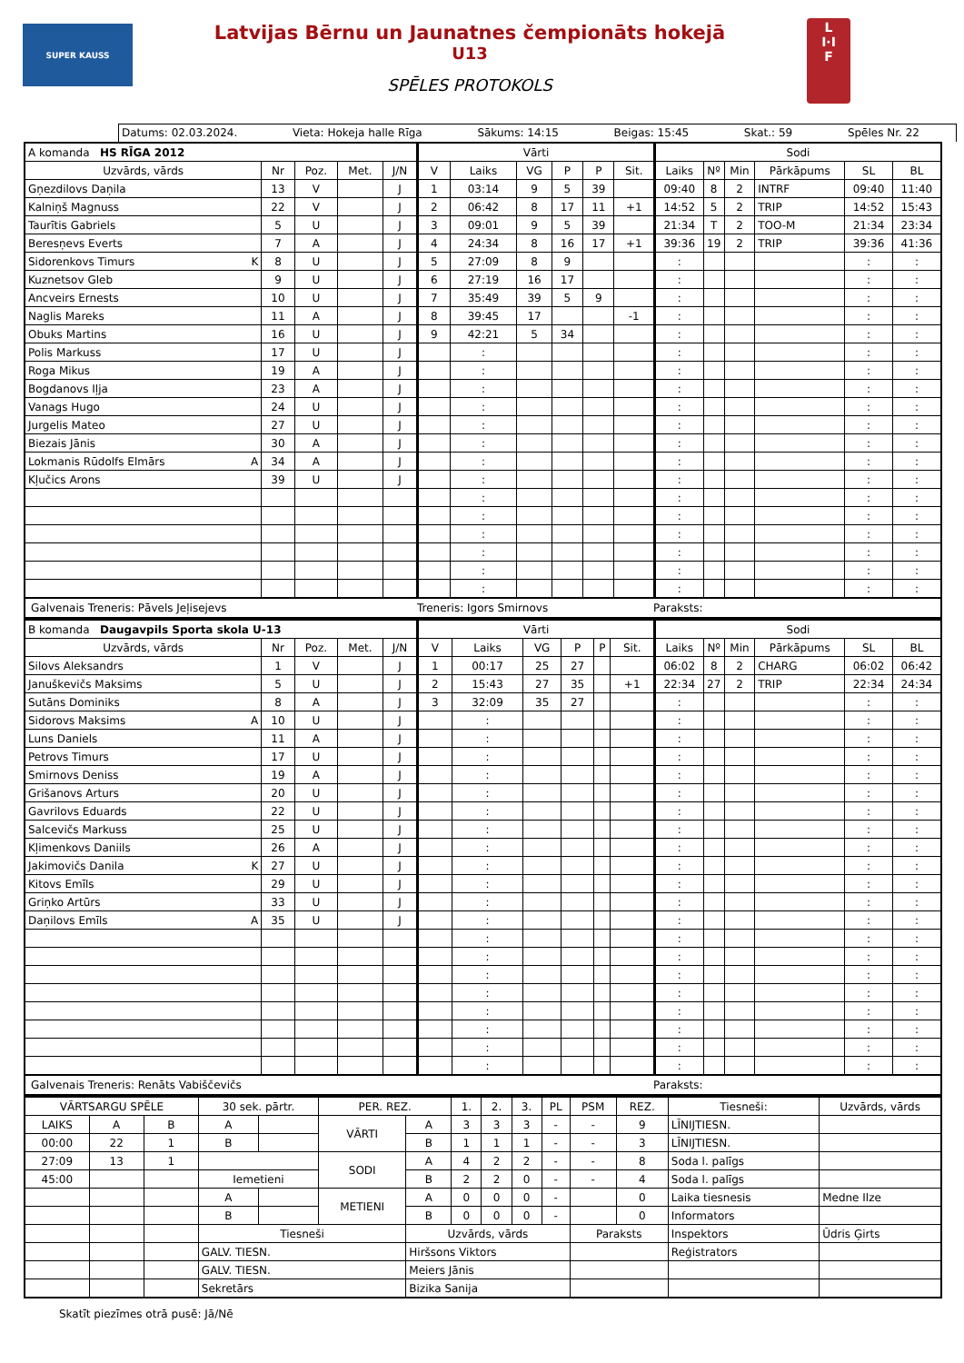SUPER KAUSS
Latvijas Bērnu un Jaunatnes čempionāts hokejā
U13
SPĒLES PROTOKOLS
L
I·I
F
Datums: 02.03.2024. Vieta: Hokeja halle Rīga Sākums: 14:15 Beigas: 15:45 Skat.: 59 Spēles Nr. 22
| A komanda HS RĪGA 2012 | | | | | Vārti | | | | | | Sodi | | | | | |
| Uzvārds, vārds | Nr | Poz. | Met. | J/N | V | Laiks | VG | P | P | Sit. | Laiks | Nº | Min | Pārkāpums | SL | BL |
| Gņezdilovs Daņila | 13 | V | | J | 1 | 03:14 | 9 | 5 | 39 | | 09:40 | 8 | 2 | INTRF | 09:40 | 11:40 |
| Kalniņš Magnuss | 22 | V | | J | 2 | 06:42 | 8 | 17 | 11 | +1 | 14:52 | 5 | 2 | TRIP | 14:52 | 15:43 |
| Taurītis Gabriels | 5 | U | | J | 3 | 09:01 | 9 | 5 | 39 | | 21:34 | T | 2 | TOO-M | 21:34 | 23:34 |
| Beresņevs Everts | 7 | A | | J | 4 | 24:34 | 8 | 16 | 17 | +1 | 39:36 | 19 | 2 | TRIP | 39:36 | 41:36 |
| Sidorenkovs Timurs K | 8 | U | | J | 5 | 27:09 | 8 | 9 | | | : | | | | : | : |
| Kuznetsov Gleb | 9 | U | | J | 6 | 27:19 | 16 | 17 | | | : | | | | : | : |
| Ancveirs Ernests | 10 | U | | J | 7 | 35:49 | 39 | 5 | 9 | | : | | | | : | : |
| Naglis Mareks | 11 | A | | J | 8 | 39:45 | 17 | | | -1 | : | | | | : | : |
| Obuks Martins | 16 | U | | J | 9 | 42:21 | 5 | 34 | | | : | | | | : | : |
| Polis Markuss | 17 | U | | J | | : | | | | | : | | | | : | : |
| Roga Mikus | 19 | A | | J | | : | | | | | : | | | | : | : |
| Bogdanovs Iļja | 23 | A | | J | | : | | | | | : | | | | : | : |
| Vanags Hugo | 24 | U | | J | | : | | | | | : | | | | : | : |
| Jurgelis Mateo | 27 | U | | J | | : | | | | | : | | | | : | : |
| Biezais Jānis | 30 | A | | J | | : | | | | | : | | | | : | : |
| Lokmanis Rūdolfs Elmārs A | 34 | A | | J | | : | | | | | : | | | | : | : |
| Kļučics Arons | 39 | U | | J | | : | | | | | : | | | | : | : |
| | | | | | | : | | | | | : | | | | : | : |
| | | | | | | : | | | | | : | | | | : | : |
| | | | | | | : | | | | | : | | | | : | : |
| | | | | | | : | | | | | : | | | | : | : |
| | | | | | | : | | | | | : | | | | : | : |
| | | | | | | : | | | | | : | | | | : | : |
Galvenais Treneris: Pāvels Jeļisejevs Treneris: Igors Smirnovs Paraksts:
| B komanda Daugavpils Sporta skola U-13 | | | | | Vārti | | | | | | Sodi | | | | | |
| Uzvārds, vārds | Nr | Poz. | Met. | J/N | V | Laiks | VG | P | P | Sit. | Laiks | Nº | Min | Pārkāpums | SL | BL |
| Silovs Aleksandrs | 1 | V | | J | 1 | 00:17 | 25 | 27 | | | 06:02 | 8 | 2 | CHARG | 06:02 | 06:42 |
| Januškevičs Maksims | 5 | U | | J | 2 | 15:43 | 27 | 35 | | +1 | 22:34 | 27 | 2 | TRIP | 22:34 | 24:34 |
| Sutāns Dominiks | 8 | A | | J | 3 | 32:09 | 35 | 27 | | | : | | | | : | : |
| Sidorovs Maksims A | 10 | U | | J | | : | | | | | : | | | | : | : |
| Luns Daniels | 11 | A | | J | | : | | | | | : | | | | : | : |
| Petrovs Timurs | 17 | U | | J | | : | | | | | : | | | | : | : |
| Smirnovs Deniss | 19 | A | | J | | : | | | | | : | | | | : | : |
| Grišanovs Arturs | 20 | U | | J | | : | | | | | : | | | | : | : |
| Gavrilovs Eduards | 22 | U | | J | | : | | | | | : | | | | : | : |
| Salcevičs Markuss | 25 | U | | J | | : | | | | | : | | | | : | : |
| Kļimenkovs Daniils | 26 | A | | J | | : | | | | | : | | | | : | : |
| Jakimovičs Danila K | 27 | U | | J | | : | | | | | : | | | | : | : |
| Kitovs Emīls | 29 | U | | J | | : | | | | | : | | | | : | : |
| Griņko Artūrs | 33 | U | | J | | : | | | | | : | | | | : | : |
| Daņilovs Emīls A | 35 | U | | J | | : | | | | | : | | | | : | : |
| | | | | | | : | | | | | : | | | | : | : |
| | | | | | | : | | | | | : | | | | : | : |
| | | | | | | : | | | | | : | | | | : | : |
| | | | | | | : | | | | | : | | | | : | : |
| | | | | | | : | | | | | : | | | | : | : |
| | | | | | | : | | | | | : | | | | : | : |
| | | | | | | : | | | | | : | | | | : | : |
| | | | | | | : | | | | | : | | | | : | : |
Galvenais Treneris: Renāts Vabiščevičs Paraksts:
| VĀRTSARGU SPĒLE | | | 30 sek. pārtr. | | PER. REZ. | | 1. | 2. | 3. | PL | PSM | REZ. | Tiesneši: | Uzvārds, vārds |
| LAIKS | A | B | A | | VĀRTI | A | 3 | 3 | 3 | - | - | 9 | LĪNIJTIESN. | |
| 00:00 | 22 | 1 | B | | | B | 1 | 1 | 1 | - | - | 3 | LĪNIJTIESN. | |
| 27:09 | 13 | 1 | | | SODI | A | 4 | 2 | 2 | - | - | 8 | Soda l. palīgs | |
| 45:00 | | | Iemetieni | | | B | 2 | 2 | 0 | - | - | 4 | Soda l. palīgs | |
| | | | A | | METIENI | A | 0 | 0 | 0 | - | | 0 | Laika tiesnesis | Medne Ilze |
| | | | B | | | B | 0 | 0 | 0 | - | | 0 | Informators | |
| | | | Tiesneši | | | Uzvārds, vārds | | | | | Paraksts | | Inspektors | Ūdris Ģirts |
| | | | GALV. TIESN. | | | Hiršsons Viktors | | | | | | | Reģistrators | |
| | | | GALV. TIESN. | | | Meiers Jānis | | | | | | | | |
| | | | Sekretārs | | | Bizika Sanija | | | | | | | | |
Skatīt piezīmes otrā pusē: Jā/Nē